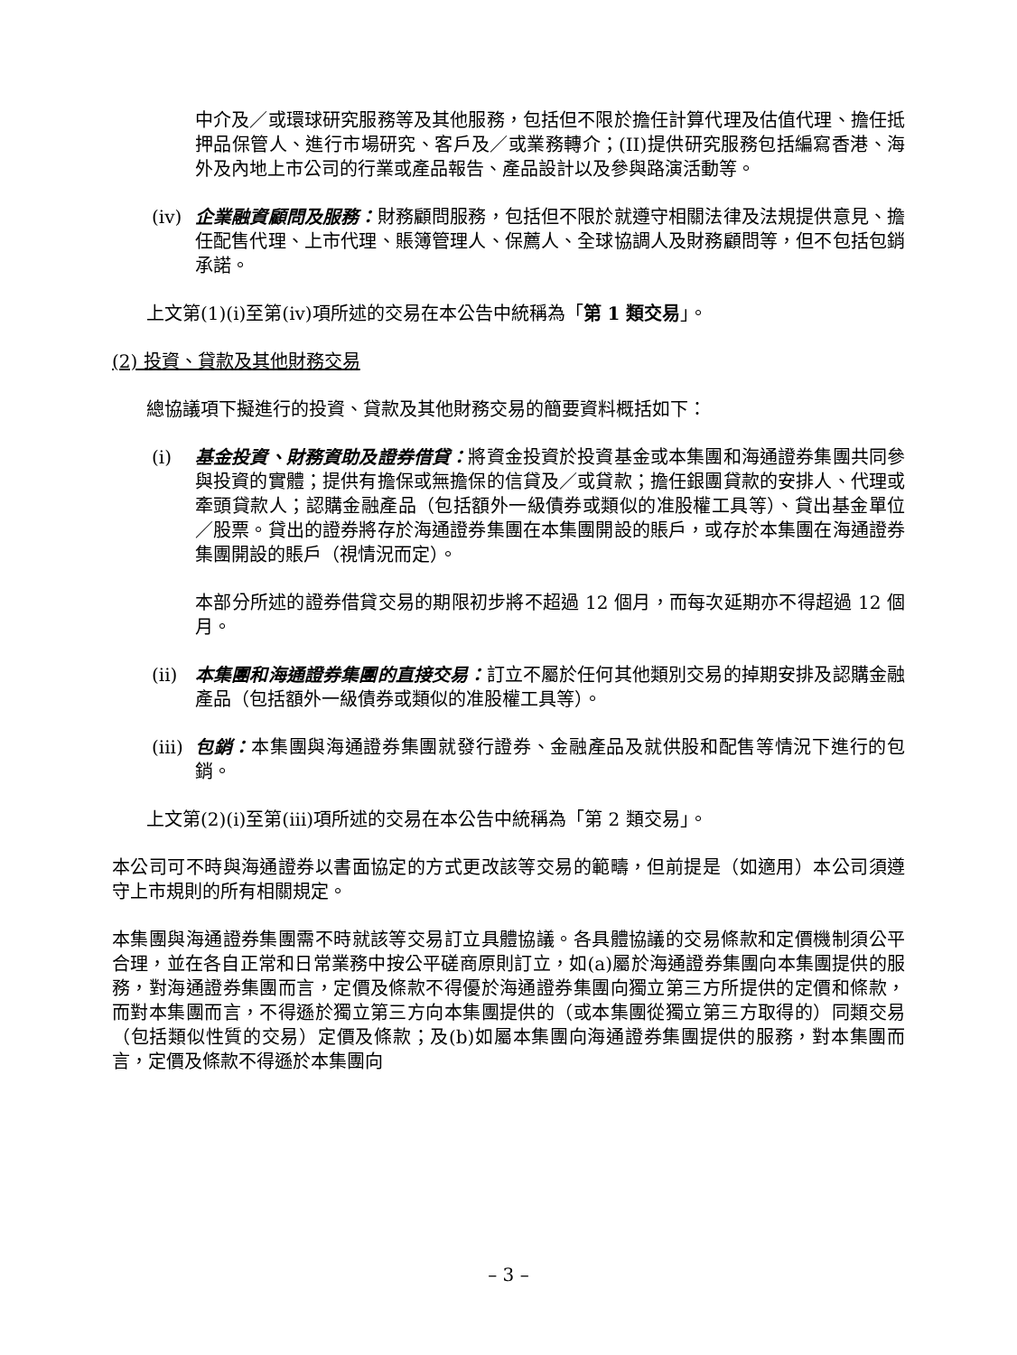中介及／或環球研究服務等及其他服務，包括但不限於擔任計算代理及估值代理、擔任抵押品保管人、進行市場研究、客戶及／或業務轉介；(II)提供研究服務包括編寫香港、海外及內地上市公司的行業或產品報告、產品設計以及參與路演活動等。
(iv) 企業融資顧問及服務：財務顧問服務，包括但不限於就遵守相關法律及法規提供意見、擔任配售代理、上市代理、賬簿管理人、保薦人、全球協調人及財務顧問等，但不包括包銷承諾。
上文第(1)(i)至第(iv)項所述的交易在本公告中統稱為「第 1 類交易」。
(2) 投資、貸款及其他財務交易
總協議項下擬進行的投資、貸款及其他財務交易的簡要資料概括如下：
(i) 基金投資、財務資助及證券借貸：將資金投資於投資基金或本集團和海通證券集團共同參與投資的實體；提供有擔保或無擔保的信貸及／或貸款；擔任銀團貸款的安排人、代理或牽頭貸款人；認購金融產品（包括額外一級債券或類似的准股權工具等）、貸出基金單位／股票。貸出的證券將存於海通證券集團在本集團開設的賬戶，或存於本集團在海通證券集團開設的賬戶（視情況而定）。
本部分所述的證券借貸交易的期限初步將不超過 12 個月，而每次延期亦不得超過 12 個月。
(ii) 本集團和海通證券集團的直接交易：訂立不屬於任何其他類別交易的掉期安排及認購金融產品（包括額外一級債券或類似的准股權工具等）。
(iii)
包銷：本集團與海通證券集團就發行證券、金融產品及就供股和配售等情況下進行的包銷。
上文第(2)(i)至第(iii)項所述的交易在本公告中統稱為「第 2 類交易」。
本公司可不時與海通證券以書面協定的方式更改該等交易的範疇，但前提是（如適用）本公司須遵守上市規則的所有相關規定。
本集團與海通證券集團需不時就該等交易訂立具體協議。各具體協議的交易條款和定價機制須公平合理，並在各自正常和日常業務中按公平磋商原則訂立，如(a)屬於海通證券集團向本集團提供的服務，對海通證券集團而言，定價及條款不得優於海通證券集團向獨立第三方所提供的定價和條款，而對本集團而言，不得遜於獨立第三方向本集團提供的（或本集團從獨立第三方取得的）同類交易（包括類似性質的交易）定價及條款；及(b)如屬本集團向海通證券集團提供的服務，對本集團而言，定價及條款不得遜於本集團向
– 3 –